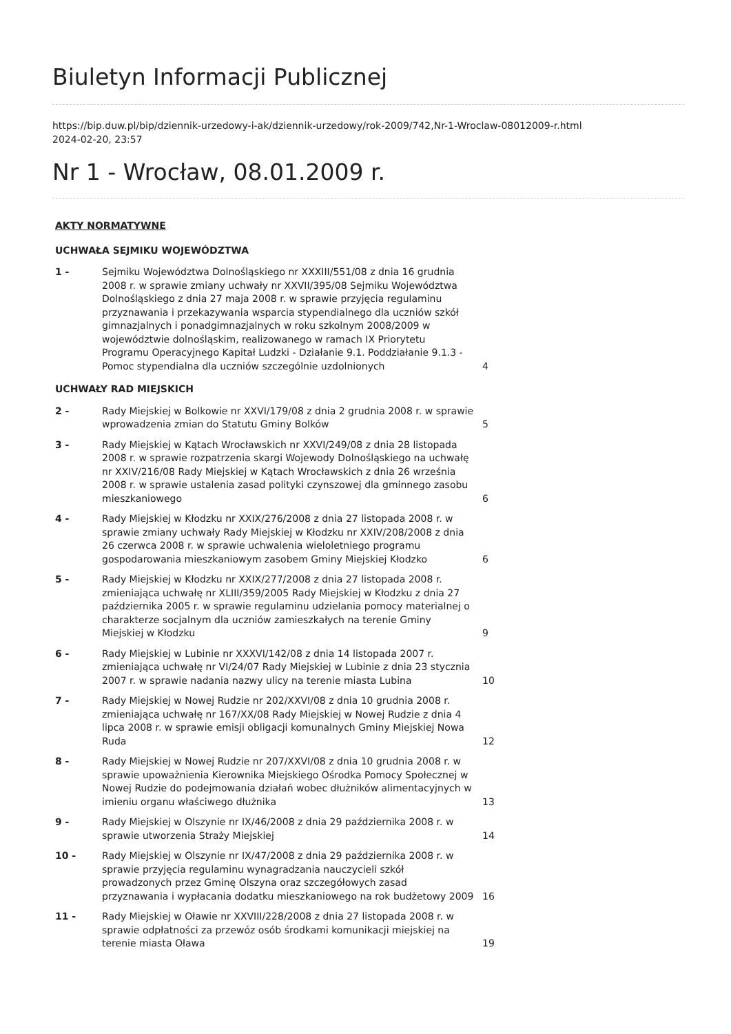Biuletyn Informacji Publicznej
https://bip.duw.pl/bip/dziennik-urzedowy-i-ak/dziennik-urzedowy/rok-2009/742,Nr-1-Wroclaw-08012009-r.html
2024-02-20, 23:57
Nr 1 - Wrocław, 08.01.2009 r.
| AKTY NORMATYWNE | | |
| UCHWAŁA SEJMIKU WOJEWÓDZTWA | | |
| 1 - | Sejmiku Województwa Dolnośląskiego nr XXXIII/551/08 z dnia 16 grudnia 2008 r. w sprawie zmiany uchwały nr XXVII/395/08 Sejmiku Województwa Dolnośląskiego z dnia 27 maja 2008 r. w sprawie przyjęcia regulaminu przyznawania i przekazywania wsparcia stypendialnego dla uczniów szkół gimnazjalnych i ponadgimnazjalnych w roku szkolnym 2008/2009 w województwie dolnośląskim, realizowanego w ramach IX Priorytetu Programu Operacyjnego Kapitał Ludzki - Działanie 9.1. Poddziałanie 9.1.3 - Pomoc stypendialna dla uczniów szczególnie uzdolnionych | 4 |
| UCHWAŁY RAD MIEJSKICH | | |
| 2 - | Rady Miejskiej w Bolkowie nr XXVI/179/08 z dnia 2 grudnia 2008 r. w sprawie wprowadzenia zmian do Statutu Gminy Bolków | 5 |
| 3 - | Rady Miejskiej w Kątach Wrocławskich nr XXVI/249/08 z dnia 28 listopada 2008 r. w sprawie rozpatrzenia skargi Wojewody Dolnośląskiego na uchwałę nr XXIV/216/08 Rady Miejskiej w Kątach Wrocławskich z dnia 26 września 2008 r. w sprawie ustalenia zasad polityki czynszowej dla gminnego zasobu mieszkaniowego | 6 |
| 4 - | Rady Miejskiej w Kłodzku nr XXIX/276/2008 z dnia 27 listopada 2008 r. w sprawie zmiany uchwały Rady Miejskiej w Kłodzku nr XXIV/208/2008 z dnia 26 czerwca 2008 r. w sprawie uchwalenia wieloletniego programu gospodarowania mieszkaniowym zasobem Gminy Miejskiej Kłodzko | 6 |
| 5 - | Rady Miejskiej w Kłodzku nr XXIX/277/2008 z dnia 27 listopada 2008 r. zmieniająca uchwałę nr XLIII/359/2005 Rady Miejskiej w Kłodzku z dnia 27 października 2005 r. w sprawie regulaminu udzielania pomocy materialnej o charakterze socjalnym dla uczniów zamieszkałych na terenie Gminy Miejskiej w Kłodzku | 9 |
| 6 - | Rady Miejskiej w Lubinie nr XXXVI/142/08 z dnia 14 listopada 2007 r. zmieniająca uchwałę nr VI/24/07 Rady Miejskiej w Lubinie z dnia 23 stycznia 2007 r. w sprawie nadania nazwy ulicy na terenie miasta Lubina | 10 |
| 7 - | Rady Miejskiej w Nowej Rudzie nr 202/XXVI/08 z dnia 10 grudnia 2008 r. zmieniająca uchwałę nr 167/XX/08 Rady Miejskiej w Nowej Rudzie z dnia 4 lipca 2008 r. w sprawie emisji obligacji komunalnych Gminy Miejskiej Nowa Ruda | 12 |
| 8 - | Rady Miejskiej w Nowej Rudzie nr 207/XXVI/08 z dnia 10 grudnia 2008 r. w sprawie upoważnienia Kierownika Miejskiego Ośrodka Pomocy Społecznej w Nowej Rudzie do podejmowania działań wobec dłużników alimentacyjnych w imieniu organu właściwego dłużnika | 13 |
| 9 - | Rady Miejskiej w Olszynie nr IX/46/2008 z dnia 29 października 2008 r. w sprawie utworzenia Straży Miejskiej | 14 |
| 10 - | Rady Miejskiej w Olszynie nr IX/47/2008 z dnia 29 października 2008 r. w sprawie przyjęcia regulaminu wynagradzania nauczycieli szkół prowadzonych przez Gminę Olszyna oraz szczegółowych zasad przyznawania i wypłacania dodatku mieszkaniowego na rok budżetowy 2009 | 16 |
| 11 - | Rady Miejskiej w Oławie nr XXVIII/228/2008 z dnia 27 listopada 2008 r. w sprawie odpłatności za przewóz osób środkami komunikacji miejskiej na terenie miasta Oława | 19 |